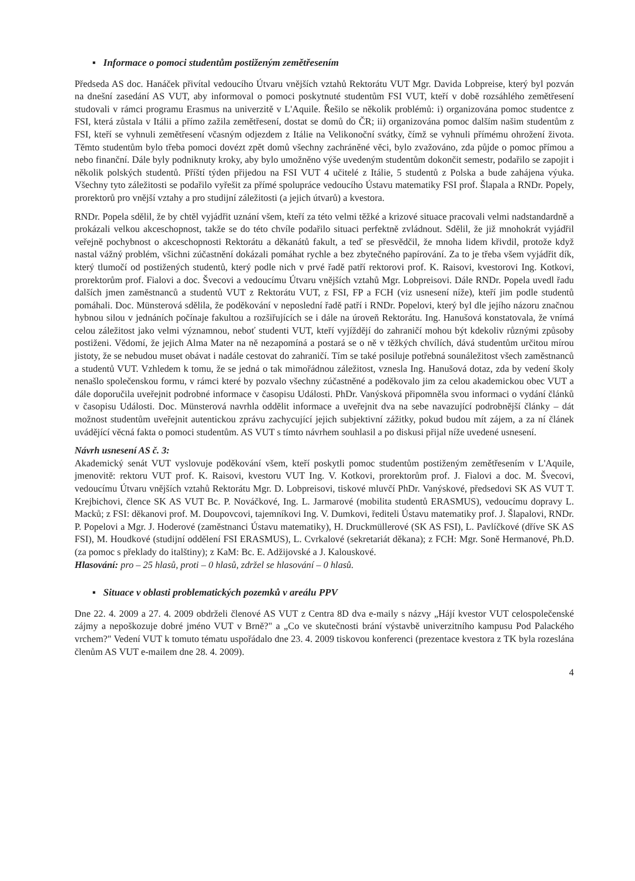▪ Informace o pomoci studentům postiženým zemětřesením
Předseda AS doc. Hanáček přivítal vedoucího Útvaru vnějších vztahů Rektorátu VUT Mgr. Davida Lobpreise, který byl pozván na dnešní zasedání AS VUT, aby informoval o pomoci poskytnuté studentům FSI VUT, kteří v době rozsáhlého zemětřesení studovali v rámci programu Erasmus na univerzitě v L'Aquile. Řešilo se několik problémů: i) organizována pomoc studentce z FSI, která zůstala v Itálii a přímo zažila zemětřesení, dostat se domů do ČR; ii) organizována pomoc dalším našim studentům z FSI, kteří se vyhnuli zemětřesení včasným odjezdem z Itálie na Velikonoční svátky, čímž se vyhnuli přímému ohrožení života. Těmto studentům bylo třeba pomoci dovézt zpět domů všechny zachráněné věci, bylo zvažováno, zda půjde o pomoc přímou a nebo finanční. Dále byly podniknuty kroky, aby bylo umožněno výše uvedeným studentům dokončit semestr, podařilo se zapojit i několik polských studentů. Příští týden přijedou na FSI VUT 4 učitelé z Itálie, 5 studentů z Polska a bude zahájena výuka. Všechny tyto záležitosti se podařilo vyřešit za přímé spolupráce vedoucího Ústavu matematiky FSI prof. Šlapala a RNDr. Popely, prorektorů pro vnější vztahy a pro studijní záležitosti (a jejich útvarů) a kvestora.
RNDr. Popela sdělil, že by chtěl vyjádřit uznání všem, kteří za této velmi těžké a krizové situace pracovali velmi nadstandardně a prokázali velkou akceschopnost, takže se do této chvíle podařilo situaci perfektně zvládnout. Sdělil, že již mnohokrát vyjádřil veřejně pochybnost o akceschopnosti Rektorátu a děkanátů fakult, a teď se přesvědčil, že mnoha lidem křivdil, protože když nastal vážný problém, všichni zúčastnění dokázali pomáhat rychle a bez zbytečného papírování. Za to je třeba všem vyjádřit dík, který tlumočí od postižených studentů, který podle nich v prvé řadě patří rektorovi prof. K. Raisovi, kvestorovi Ing. Kotkovi, prorektorům prof. Fialovi a doc. Švecovi a vedoucímu Útvaru vnějších vztahů Mgr. Lobpreisovi. Dále RNDr. Popela uvedl řadu dalších jmen zaměstnanců a studentů VUT z Rektorátu VUT, z FSI, FP a FCH (viz usnesení níže), kteří jim podle studentů pomáhali. Doc. Münsterová sdělila, že poděkování v neposlední řadě patří i RNDr. Popelovi, který byl dle jejího názoru značnou hybnou silou v jednáních počínaje fakultou a rozšiřujících se i dále na úroveň Rektorátu. Ing. Hanušová konstatovala, že vnímá celou záležitost jako velmi významnou, neboť studenti VUT, kteří vyjíždějí do zahraničí mohou být kdekoliv různými způsoby postiženi. Vědomí, že jejich Alma Mater na ně nezapomíná a postará se o ně v těžkých chvílích, dává studentům určitou mírou jistoty, že se nebudou muset obávat i nadále cestovat do zahraničí. Tím se také posiluje potřebná sounáležitost všech zaměstnanců a studentů VUT. Vzhledem k tomu, že se jedná o tak mimořádnou záležitost, vznesla Ing. Hanušová dotaz, zda by vedení školy nenašlo společenskou formu, v rámci které by pozvalo všechny zúčastněné a poděkovalo jim za celou akademickou obec VUT a dále doporučila uveřejnit podrobné informace v časopisu Události. PhDr. Vanýsková připomněla svou informaci o vydání článků v časopisu Události. Doc. Münsterová navrhla oddělit informace a uveřejnit dva na sebe navazující podrobnější články – dát možnost studentům uveřejnit autentickou zprávu zachycující jejich subjektivní zážitky, pokud budou mít zájem, a za ní článek uvádějící věcná fakta o pomoci studentům. AS VUT s tímto návrhem souhlasil a po diskusi přijal níže uvedené usnesení.
Návrh usnesení AS č. 3:
Akademický senát VUT vyslovuje poděkování všem, kteří poskytli pomoc studentům postiženým zemětřesením v L'Aquile, jmenovitě: rektoru VUT prof. K. Raisovi, kvestoru VUT Ing. V. Kotkovi, prorektorům prof. J. Fialovi a doc. M. Švecovi, vedoucímu Útvaru vnějších vztahů Rektorátu Mgr. D. Lobpreisovi, tiskové mluvčí PhDr. Vanýskové, předsedovi SK AS VUT T. Krejbichovi, člence SK AS VUT Bc. P. Nováčkové, Ing. L. Jarmarové (mobilita studentů ERASMUS), vedoucímu dopravy L. Macků; z FSI: děkanovi prof. M. Doupovcovi, tajemníkovi Ing. V. Dumkovi, řediteli Ústavu matematiky prof. J. Šlapalovi, RNDr. P. Popelovi a Mgr. J. Hoderové (zaměstnanci Ústavu matematiky), H. Druckmüllerové (SK AS FSI), L. Pavlíčkové (dříve SK AS FSI), M. Houdkové (studijní oddělení FSI ERASMUS), L. Cvrkalové (sekretariát děkana); z FCH: Mgr. Soně Hermanové, Ph.D. (za pomoc s překlady do italštiny); z KaM: Bc. E. Adžijovské a J. Kalouskové.
Hlasování: pro – 25 hlasů, proti – 0 hlasů, zdržel se hlasování – 0 hlasů.
▪ Situace v oblasti problematických pozemků v areálu PPV
Dne 22. 4. 2009 a 27. 4. 2009 obdrželi členové AS VUT z Centra 8D dva e-maily s názvy „Hájí kvestor VUT celospolečenské zájmy a nepoškozuje dobré jméno VUT v Brně?" a „Co ve skutečnosti brání výstavbě univerzitního kampusu Pod Palackého vrchem?" Vedení VUT k tomuto tématu uspořádalo dne 23. 4. 2009 tiskovou konferenci (prezentace kvestora z TK byla rozeslána členům AS VUT e-mailem dne 28. 4. 2009).
4